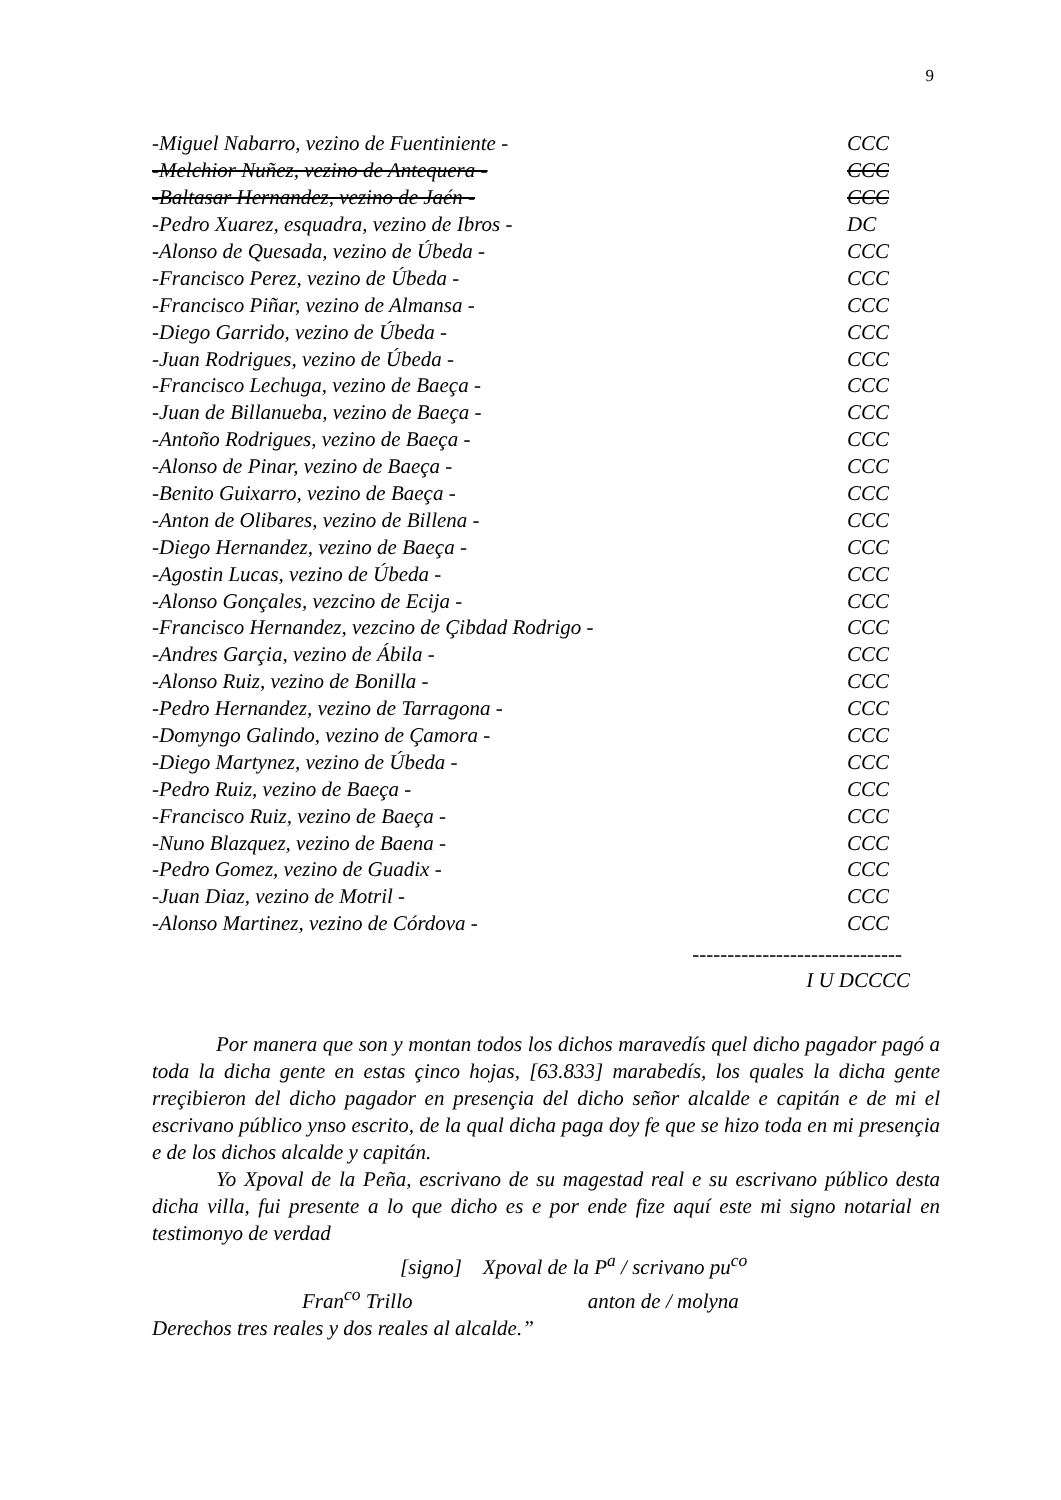9
| -Miguel Nabarro, vezino de Fuentiniente - | CCC |
| -Melchior Nuñez, vezino de Antequera - | CCC |
| -Baltasar Hernandez, vezino de Jaén - | CCC |
| -Pedro Xuarez, esquadra, vezino de Ibros - | DC |
| -Alonso de Quesada, vezino de Úbeda - | CCC |
| -Francisco Perez, vezino de Úbeda - | CCC |
| -Francisco Piñar, vezino de Almansa - | CCC |
| -Diego Garrido, vezino de Úbeda - | CCC |
| -Juan Rodrigues, vezino de Úbeda - | CCC |
| -Francisco Lechuga, vezino de Baeça - | CCC |
| -Juan de Billanueba, vezino de Baeça - | CCC |
| -Antoño Rodrigues, vezino de Baeça - | CCC |
| -Alonso de Pinar, vezino de Baeça - | CCC |
| -Benito Guixarro, vezino de Baeça - | CCC |
| -Anton de Olibares, vezino de Billena - | CCC |
| -Diego Hernandez, vezino de Baeça - | CCC |
| -Agostin Lucas, vezino de Úbeda - | CCC |
| -Alonso Gonçales, vezcino de Ecija - | CCC |
| -Francisco Hernandez, vezcino de Çibdad Rodrigo - | CCC |
| -Andres Garçia, vezino de Ábila - | CCC |
| -Alonso Ruiz, vezino de Bonilla - | CCC |
| -Pedro Hernandez, vezino de Tarragona - | CCC |
| -Domyngo Galindo, vezino de Çamora - | CCC |
| -Diego Martynez, vezino de Úbeda - | CCC |
| -Pedro Ruiz, vezino de Baeça - | CCC |
| -Francisco Ruiz, vezino de Baeça - | CCC |
| -Nuno Blazquez, vezino de Baena - | CCC |
| -Pedro Gomez, vezino de Guadix - | CCC |
| -Juan Diaz, vezino de Motril - | CCC |
| -Alonso Martinez, vezino de Córdova - | CCC |
------------------------------
I U DCCCC
Por manera que son y montan todos los dichos maravedís quel dicho pagador pagó a toda la dicha gente en estas çinco hojas, [63.833] marabedís, los quales la dicha gente rreçibieron del dicho pagador en presençia del dicho señor alcalde e capitán e de mi el escrivano público ynso escrito, de la qual dicha paga doy fe que se hizo toda en mi presençia e de los dichos alcalde y capitán.
Yo Xpoval de la Peña, escrivano de su magestad real e su escrivano público desta dicha villa, fui presente a lo que dicho es e por ende fize aquí este mi signo notarial en testimonyo de verdad
[signo] Xpoval de la P<sup>a</sup> / scrivano pu<sup>co</sup>
Fran<sup>co</sup> Trillo anton de / molyna
Derechos tres reales y dos reales al alcalde.”